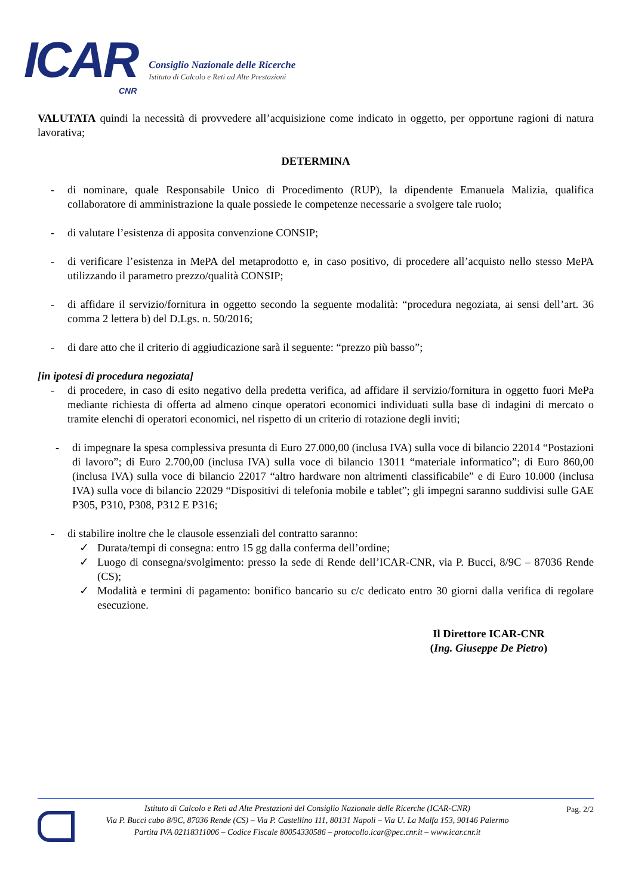ICAR
CNR
Consiglio Nazionale delle Ricerche
Istituto di Calcolo e Reti ad Alte Prestazioni
VALUTATA quindi la necessità di provvedere all’acquisizione come indicato in oggetto, per opportune ragioni di natura lavorativa;
DETERMINA
- di nominare, quale Responsabile Unico di Procedimento (RUP), la dipendente Emanuela Malizia, qualifica collaboratore di amministrazione la quale possiede le competenze necessarie a svolgere tale ruolo;
- di valutare l’esistenza di apposita convenzione CONSIP;
- di verificare l’esistenza in MePA del metaprodotto e, in caso positivo, di procedere all’acquisto nello stesso MePA utilizzando il parametro prezzo/qualità CONSIP;
- di affidare il servizio/fornitura in oggetto secondo la seguente modalità: “procedura negoziata, ai sensi dell’art. 36 comma 2 lettera b) del D.Lgs. n. 50/2016;
- di dare atto che il criterio di aggiudicazione sarà il seguente: “prezzo più basso”;
[in ipotesi di procedura negoziata]
- di procedere, in caso di esito negativo della predetta verifica, ad affidare il servizio/fornitura in oggetto fuori MePa mediante richiesta di offerta ad almeno cinque operatori economici individuati sulla base di indagini di mercato o tramite elenchi di operatori economici, nel rispetto di un criterio di rotazione degli inviti;
- di impegnare la spesa complessiva presunta di Euro 27.000,00 (inclusa IVA) sulla voce di bilancio 22014 “Postazioni di lavoro”; di Euro 2.700,00 (inclusa IVA) sulla voce di bilancio 13011 “materiale informatico”; di Euro 860,00 (inclusa IVA) sulla voce di bilancio 22017 “altro hardware non altrimenti classificabile” e di Euro 10.000 (inclusa IVA) sulla voce di bilancio 22029 “Dispositivi di telefonia mobile e tablet”; gli impegni saranno suddivisi sulle GAE P305, P310, P308, P312 E P316;
- di stabilire inoltre che le clausole essenziali del contratto saranno:
✓ Durata/tempi di consegna: entro 15 gg dalla conferma dell’ordine;
✓ Luogo di consegna/svolgimento: presso la sede di Rende dell’ICAR-CNR, via P. Bucci, 8/9C – 87036 Rende (CS);
✓ Modalità e termini di pagamento: bonifico bancario su c/c dedicato entro 30 giorni dalla verifica di regolare esecuzione.
Il Direttore ICAR-CNR
(Ing. Giuseppe De Pietro)
Istituto di Calcolo e Reti ad Alte Prestazioni del Consiglio Nazionale delle Ricerche (ICAR-CNR)
Via P. Bucci cubo 8/9C, 87036 Rende (CS) – Via P. Castellino 111, 80131 Napoli – Via U. La Malfa 153, 90146 Palermo
Partita IVA 02118311006 – Codice Fiscale 80054330586 – protocollo.icar@pec.cnr.it – www.icar.cnr.it
Pag. 2/2